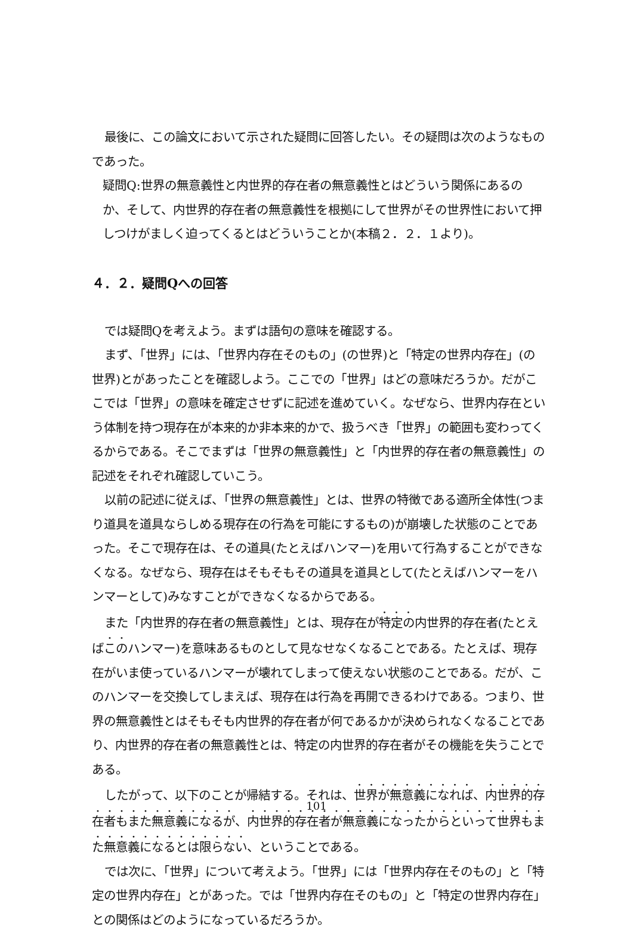最後に、この論文において示された疑問に回答したい。その疑問は次のようなものであった。
疑問Q:世界の無意義性と内世界的存在者の無意義性とはどういう関係にあるのか、そして、内世界的存在者の無意義性を根拠にして世界がその世界性において押しつけがましく迫ってくるとはどういうことか(本稿２．２．１より)。
４．２．疑問Qへの回答
では疑問Qを考えよう。まずは語句の意味を確認する。
まず、「世界」には、「世界内存在そのもの」(の世界)と「特定の世界内存在」(の世界)とがあったことを確認しよう。ここでの「世界」はどの意味だろうか。だがここでは「世界」の意味を確定させずに記述を進めていく。なぜなら、世界内存在という体制を持つ現存在が本来的か非本来的かで、扱うべき「世界」の範囲も変わってくるからである。そこでまずは「世界の無意義性」と「内世界的存在者の無意義性」の記述をそれぞれ確認していこう。
以前の記述に従えば、「世界の無意義性」とは、世界の特徴である適所全体性(つまり道具を道具ならしめる現存在の行為を可能にするもの)が崩壊した状態のことであった。そこで現存在は、その道具(たとえばハンマー)を用いて行為することができなくなる。なぜなら、現存在はそもそもその道具を道具として(たとえばハンマーをハンマーとして)みなすことができなくなるからである。
また「内世界的存在者の無意義性」とは、現存在が特定の内世界的存在者(たとえばこのハンマー)を意味あるものとして見なせなくなることである。たとえば、現存在がいま使っているハンマーが壊れてしまって使えない状態のことである。だが、このハンマーを交換してしまえば、現存在は行為を再開できるわけである。つまり、世界の無意義性とはそもそも内世界的存在者が何であるかが決められなくなることであり、内世界的存在者の無意義性とは、特定の内世界的存在者がその機能を失うことである。
したがって、以下のことが帰結する。それは、世界が無意義になれば、内世界的存在者もまた無意義になるが、内世界的存在者が無意義になったからといって世界もまた無意義になるとは限らない、ということである。
では次に、「世界」について考えよう。「世界」には「世界内存在そのもの」と「特定の世界内存在」とがあった。では「世界内存在そのもの」と「特定の世界内存在」との関係はどのようになっているだろうか。
101